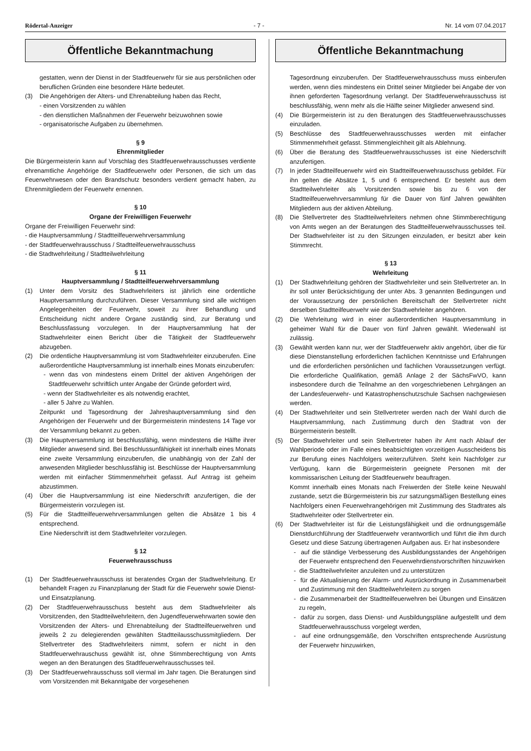Rödertal-Anzeiger - 7 - Nr. 14 vom 07.04.2017
Öffentliche Bekanntmachung
gestatten, wenn der Dienst in der Stadtfeuerwehr für sie aus persönlichen oder beruflichen Gründen eine besondere Härte bedeutet.
(3) Die Angehörigen der Alters- und Ehrenabteilung haben das Recht,
- einen Vorsitzenden zu wählen
- den dienstlichen Maßnahmen der Feuerwehr beizuwohnen sowie
- organisatorische Aufgaben zu übernehmen.
§ 9
Ehrenmitglieder
Die Bürgermeisterin kann auf Vorschlag des Stadtfeuerwehrausschusses verdiente ehrenamtliche Angehörige der Stadtfeuerwehr oder Personen, die sich um das Feuerwehrwesen oder den Brandschutz besonders verdient gemacht haben, zu Ehrenmitgliedern der Feuerwehr ernennen.
§ 10
Organe der Freiwilligen Feuerwehr
Organe der Freiwilligen Feuerwehr sind:
- die Hauptversammlung / Stadtteilfeuerwehrversammlung
- der Stadtfeuerwehrausschuss / Stadtteilfeuerwehrausschuss
- die Stadtwehrleitung / Stadtteilwehrleitung
§ 11
Hauptversammlung / Stadtteilfeuerwehrversammlung
(1) Unter dem Vorsitz des Stadtwehrleiters ist jährlich eine ordentliche Hauptversammlung durchzuführen. Dieser Versammlung sind alle wichtigen Angelegenheiten der Feuerwehr, soweit zu ihrer Behandlung und Entscheidung nicht andere Organe zuständig sind, zur Beratung und Beschlussfassung vorzulegen. In der Hauptversammlung hat der Stadtwehrleiter einen Bericht über die Tätigkeit der Stadtfeuerwehr abzugeben.
(2) Die ordentliche Hauptversammlung ist vom Stadtwehrleiter einzuberufen. Eine außerordentliche Hauptversammlung ist innerhalb eines Monats einzuberufen:
- wenn das von mindestens einem Drittel der aktiven Angehörigen der Stadtfeuerwehr schriftlich unter Angabe der Gründe gefordert wird,
- wenn der Stadtwehrleiter es als notwendig erachtet,
- aller 5 Jahre zu Wahlen.
Zeitpunkt und Tagesordnung der Jahreshauptversammlung sind den Angehörigen der Feuerwehr und der Bürgermeisterin mindestens 14 Tage vor der Versammlung bekannt zu geben.
(3) Die Hauptversammlung ist beschlussfähig, wenn mindestens die Hälfte ihrer Mitglieder anwesend sind. Bei Beschlussunfähigkeit ist innerhalb eines Monats eine zweite Versammlung einzuberufen, die unabhängig von der Zahl der anwesenden Mitglieder beschlussfähig ist. Beschlüsse der Hauptversammlung werden mit einfacher Stimmenmehrheit gefasst. Auf Antrag ist geheim abzustimmen.
(4) Über die Hauptversammlung ist eine Niederschrift anzufertigen, die der Bürgermeisterin vorzulegen ist.
(5) Für die Stadtteilfeuerwehrversammlungen gelten die Absätze 1 bis 4 entsprechend.
Eine Niederschrift ist dem Stadtwehrleiter vorzulegen.
§ 12
Feuerwehrausschuss
(1) Der Stadtfeuerwehrausschuss ist beratendes Organ der Stadtwehrleitung. Er behandelt Fragen zu Finanzplanung der Stadt für die Feuerwehr sowie Dienst- und Einsatzplanung.
(2) Der Stadtfeuerwehrausschuss besteht aus dem Stadtwehrleiter als Vorsitzenden, den Stadtteilwehrleitern, den Jugendfeuerwehrwarten sowie den Vorsitzenden der Alters- und Ehrenabteilung der Stadtteilfeuerwehren und jeweils 2 zu delegierenden gewählten Stadtteilausschussmitgliedern. Der Stellvertreter des Stadtwehrleiters nimmt, sofern er nicht in den Stadtfeuerwehrauschuss gewählt ist, ohne Stimmberechtigung von Amts wegen an den Beratungen des Stadtfeuerwehrausschusses teil.
(3) Der Stadtfeuerwehrausschuss soll viermal im Jahr tagen. Die Beratungen sind vom Vorsitzenden mit Bekanntgabe der vorgesehenen
Öffentliche Bekanntmachung
Tagesordnung einzuberufen. Der Stadtfeuerwehrausschuss muss einberufen werden, wenn dies mindestens ein Drittel seiner Mitglieder bei Angabe der von ihnen geforderten Tagesordnung verlangt. Der Stadtfeuerwehrausschuss ist beschlussfähig, wenn mehr als die Hälfte seiner Mitglieder anwesend sind.
(4) Die Bürgermeisterin ist zu den Beratungen des Stadtfeuerwehrausschusses einzuladen.
(5) Beschlüsse des Stadtfeuerwehrausschusses werden mit einfacher Stimmenmehrheit gefasst. Stimmengleichheit gilt als Ablehnung.
(6) Über die Beratung des Stadtfeuerwehrausschusses ist eine Niederschrift anzufertigen.
(7) In jeder Stadtteilfeuerwehr wird ein Stadtteilfeuerwehrausschuss gebildet. Für ihn gelten die Absätze 1, 5 und 6 entsprechend. Er besteht aus dem Stadtteilwehrleiter als Vorsitzenden sowie bis zu 6 von der Stadtteilfeuerwehrversammlung für die Dauer von fünf Jahren gewählten Mitgliedern aus der aktiven Abteilung.
(8) Die Stellvertreter des Stadtteilwehrleiters nehmen ohne Stimmberechtigung von Amts wegen an der Beratungen des Stadtteilfeuerwehrausschusses teil. Der Stadtwehrleiter ist zu den Sitzungen einzuladen, er besitzt aber kein Stimmrecht.
§ 13
Wehrleitung
(1) Der Stadtwehrleitung gehören der Stadtwehrleiter und sein Stellvertreter an. In ihr soll unter Berücksichtigung der unter Abs. 3 genannten Bedingungen und der Voraussetzung der persönlichen Bereitschaft der Stellvertreter nicht derselben Stadtteilfeuerwehr wie der Stadtwehrleiter angehören.
(2) Die Wehrleitung wird in einer außerordentlichen Hauptversammlung in geheimer Wahl für die Dauer von fünf Jahren gewählt. Wiederwahl ist zulässig.
(3) Gewählt werden kann nur, wer der Stadtfeuerwehr aktiv angehört, über die für diese Dienstanstellung erforderlichen fachlichen Kenntnisse und Erfahrungen und die erforderlichen persönlichen und fachlichen Voraussetzungen verfügt. Die erforderliche Qualifikation, gemäß Anlage 2 der SächsFwVO, kann insbesondere durch die Teilnahme an den vorgeschriebenen Lehrgängen an der Landesfeuerwehr- und Katastrophenschutzschule Sachsen nachgewiesen werden.
(4) Der Stadtwehrleiter und sein Stellvertreter werden nach der Wahl durch die Hauptversammlung, nach Zustimmung durch den Stadtrat von der Bürgermeisterin bestellt.
(5) Der Stadtwehrleiter und sein Stellvertreter haben ihr Amt nach Ablauf der Wahlperiode oder im Falle eines beabsichtigten vorzeitigen Ausscheidens bis zur Berufung eines Nachfolgers weiterzuführen. Steht kein Nachfolger zur Verfügung, kann die Bürgermeisterin geeignete Personen mit der kommissarischen Leitung der Stadtfeuerwehr beauftragen.
Kommt innerhalb eines Monats nach Freiwerden der Stelle keine Neuwahl zustande, setzt die Bürgermeisterin bis zur satzungsmäßigen Bestellung eines Nachfolgers einen Feuerwehrangehörigen mit Zustimmung des Stadtrates als Stadtwehrleiter oder Stellvertreter ein.
(6) Der Stadtwehrleiter ist für die Leistungsfähigkeit und die ordnungsgemäße Dienstdurchführung der Stadtfeuerwehr verantwortlich und führt die ihm durch Gesetz und diese Satzung übertragenen Aufgaben aus. Er hat insbesondere
- auf die ständige Verbesserung des Ausbildungsstandes der Angehörigen der Feuerwehr entsprechend den Feuerwehrdienstvorschriften hinzuwirken
- die Stadtteilwehrleiter anzuleiten und zu unterstützen
- für die Aktualisierung der Alarm- und Ausrückordnung in Zusammenarbeit und Zustimmung mit den Stadtteilwehrleitern zu sorgen
- die Zusammenarbeit der Stadtteilfeuerwehren bei Übungen und Einsätzen zu regeln,
- dafür zu sorgen, dass Dienst- und Ausbildungspläne aufgestellt und dem Stadtfeuerwehrausschuss vorgelegt werden,
- auf eine ordnungsgemäße, den Vorschriften entsprechende Ausrüstung der Feuerwehr hinzuwirken,